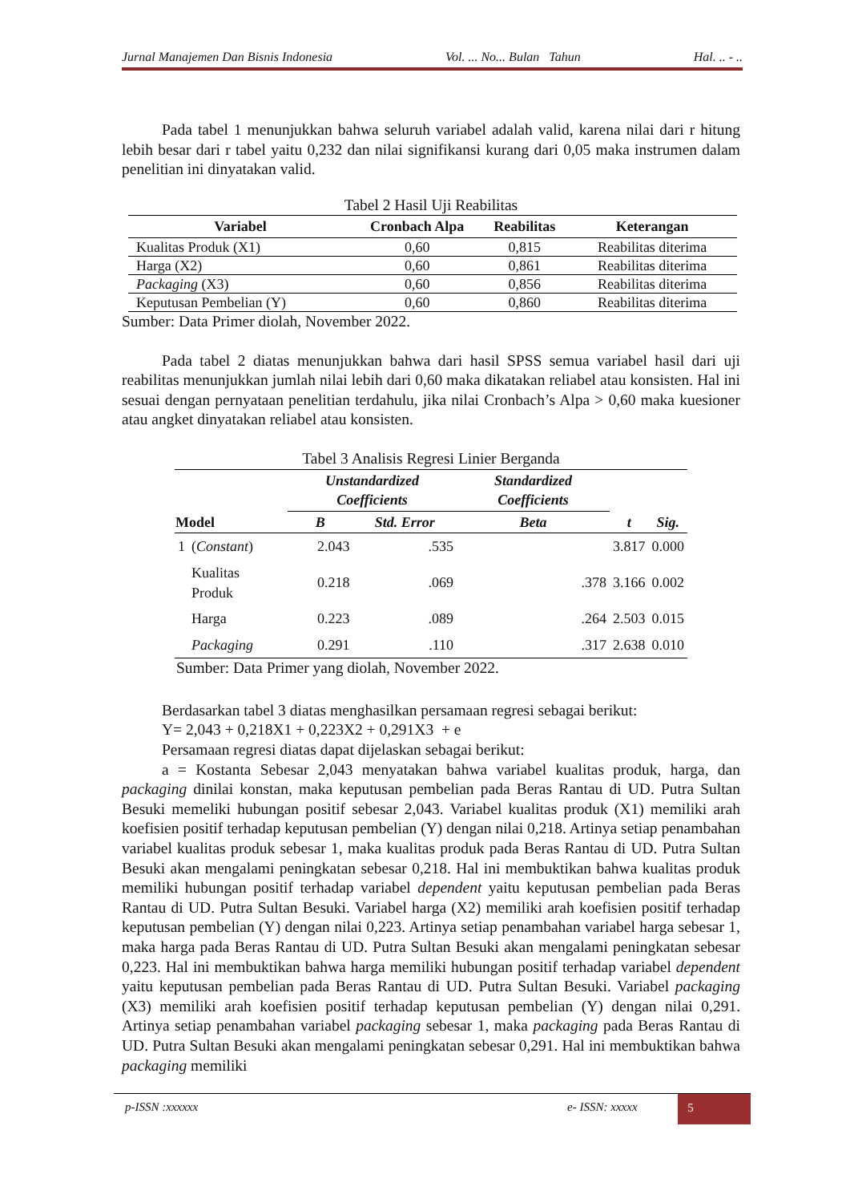Jurnal Manajemen Dan Bisnis Indonesia Vol. ... No... Bulan Tahun Hal. .. - ..
Pada tabel 1 menunjukkan bahwa seluruh variabel adalah valid, karena nilai dari r hitung lebih besar dari r tabel yaitu 0,232 dan nilai signifikansi kurang dari 0,05 maka instrumen dalam penelitian ini dinyatakan valid.
Tabel 2 Hasil Uji Reabilitas
| Variabel | Cronbach Alpa | Reabilitas | Keterangan |
| --- | --- | --- | --- |
| Kualitas Produk (X1) | 0,60 | 0,815 | Reabilitas diterima |
| Harga (X2) | 0,60 | 0,861 | Reabilitas diterima |
| Packaging (X3) | 0,60 | 0,856 | Reabilitas diterima |
| Keputusan Pembelian (Y) | 0,60 | 0,860 | Reabilitas diterima |
Sumber: Data Primer diolah, November 2022.
Pada tabel 2 diatas menunjukkan bahwa dari hasil SPSS semua variabel hasil dari uji reabilitas menunjukkan jumlah nilai lebih dari 0,60 maka dikatakan reliabel atau konsisten. Hal ini sesuai dengan pernyataan penelitian terdahulu, jika nilai Cronbach’s Alpa > 0,60 maka kuesioner atau angket dinyatakan reliabel atau konsisten.
Tabel 3 Analisis Regresi Linier Berganda
| Model | | Unstandardized Coefficients | | Standardized Coefficients | t | Sig. |
| --- | --- | --- | --- | --- | --- | --- |
| | | B | Std. Error | Beta | | |
| 1 | ( Constant ) | 2.043 | .535 | | 3.817 | 0.000 |
| | Kualitas Produk | 0.218 | .069 | .378 | 3.166 | 0.002 |
| | Harga | 0.223 | .089 | .264 | 2.503 | 0.015 |
| | Packaging | 0.291 | .110 | .317 | 2.638 | 0.010 |
Sumber: Data Primer yang diolah, November 2022.
Berdasarkan tabel 3 diatas menghasilkan persamaan regresi sebagai berikut:
Y= 2,043 + 0,218X1 + 0,223X2 + 0,291X3 + e
Persamaan regresi diatas dapat dijelaskan sebagai berikut:
a = Kostanta Sebesar 2,043 menyatakan bahwa variabel kualitas produk, harga, dan packaging dinilai konstan, maka keputusan pembelian pada Beras Rantau di UD. Putra Sultan Besuki memeliki hubungan positif sebesar 2,043. Variabel kualitas produk (X1) memiliki arah koefisien positif terhadap keputusan pembelian (Y) dengan nilai 0,218. Artinya setiap penambahan variabel kualitas produk sebesar 1, maka kualitas produk pada Beras Rantau di UD. Putra Sultan Besuki akan mengalami peningkatan sebesar 0,218. Hal ini membuktikan bahwa kualitas produk memiliki hubungan positif terhadap variabel dependent yaitu keputusan pembelian pada Beras Rantau di UD. Putra Sultan Besuki. Variabel harga (X2) memiliki arah koefisien positif terhadap keputusan pembelian (Y) dengan nilai 0,223. Artinya setiap penambahan variabel harga sebesar 1, maka harga pada Beras Rantau di UD. Putra Sultan Besuki akan mengalami peningkatan sebesar 0,223. Hal ini membuktikan bahwa harga memiliki hubungan positif terhadap variabel dependent yaitu keputusan pembelian pada Beras Rantau di UD. Putra Sultan Besuki. Variabel packaging (X3) memiliki arah koefisien positif terhadap keputusan pembelian (Y) dengan nilai 0,291. Artinya setiap penambahan variabel packaging sebesar 1, maka packaging pada Beras Rantau di UD. Putra Sultan Besuki akan mengalami peningkatan sebesar 0,291. Hal ini membuktikan bahwa packaging memiliki
p-ISSN :xxxxxx e- ISSN: xxxxx 5